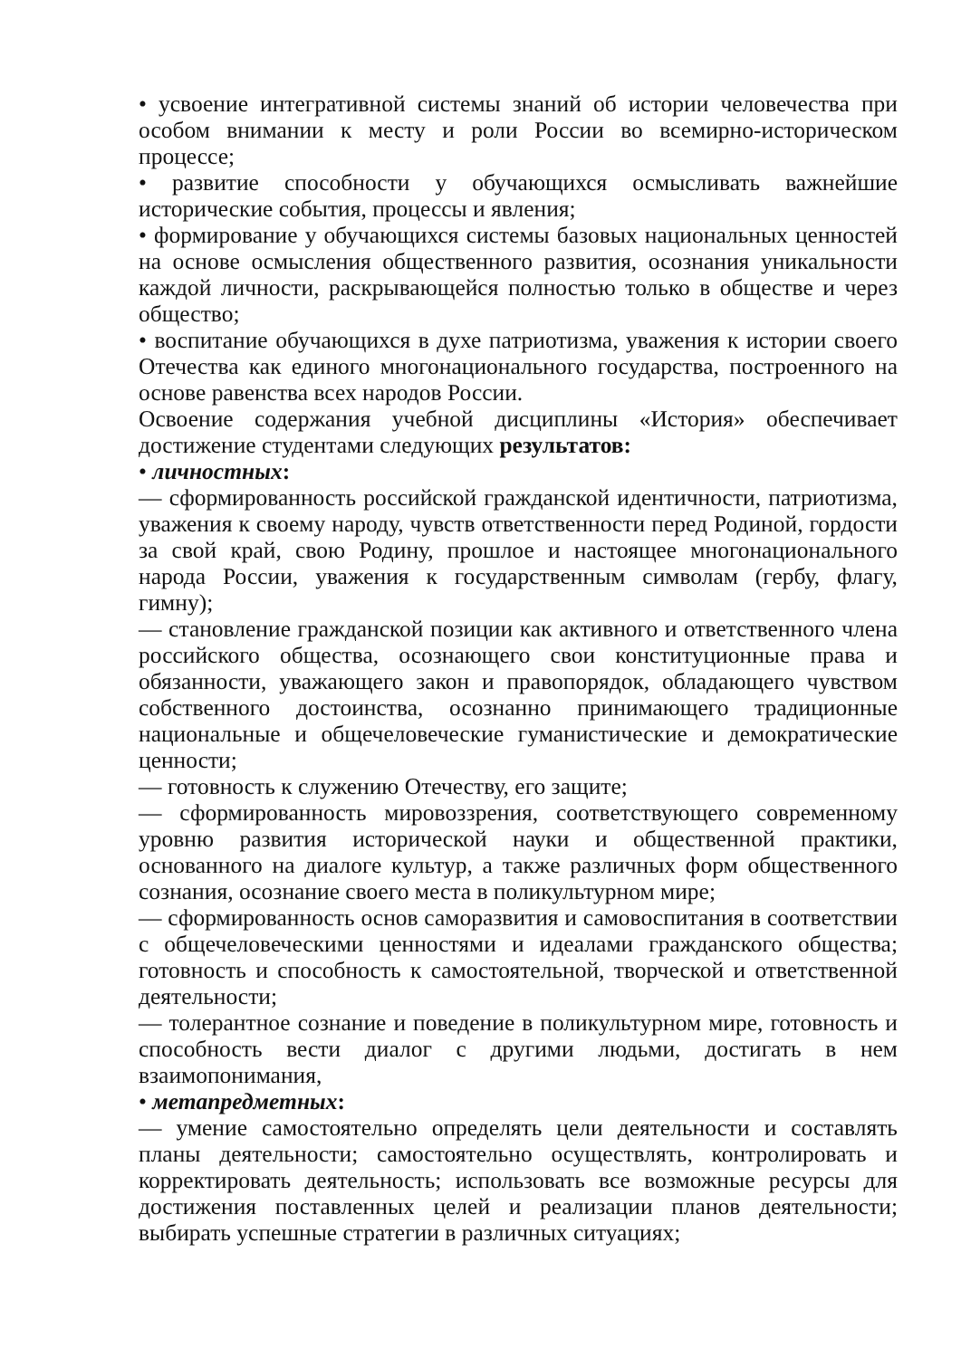• усвоение интегративной системы знаний об истории человечества при особом внимании к месту и роли России во всемирно-историческом процессе;
• развитие способности у обучающихся осмысливать важнейшие исторические события, процессы и явления;
• формирование у обучающихся системы базовых национальных ценностей на основе осмысления общественного развития, осознания уникальности каждой личности, раскрывающейся полностью только в обществе и через общество;
• воспитание обучающихся в духе патриотизма, уважения к истории своего Отечества как единого многонационального государства, построенного на основе равенства всех народов России.
Освоение содержания учебной дисциплины «История» обеспечивает достижение студентами следующих результатов:
• личностных:
— сформированность российской гражданской идентичности, патриотизма, уважения к своему народу, чувств ответственности перед Родиной, гордости за свой край, свою Родину, прошлое и настоящее многонационального народа России, уважения к государственным символам (гербу, флагу, гимну);
— становление гражданской позиции как активного и ответственного члена российского общества, осознающего свои конституционные права и обязанности, уважающего закон и правопорядок, обладающего чувством собственного достоинства, осознанно принимающего традиционные национальные и общечеловеческие гуманистические и демократические ценности;
— готовность к служению Отечеству, его защите;
— сформированность мировоззрения, соответствующего современному уровню развития исторической науки и общественной практики, основанного на диалоге культур, а также различных форм общественного сознания, осознание своего места в поликультурном мире;
— сформированность основ саморазвития и самовоспитания в соответствии с общечеловеческими ценностями и идеалами гражданского общества; готовность и способность к самостоятельной, творческой и ответственной деятельности;
— толерантное сознание и поведение в поликультурном мире, готовность и способность вести диалог с другими людьми, достигать в нем взаимопонимания,
• метапредметных:
— умение самостоятельно определять цели деятельности и составлять планы деятельности; самостоятельно осуществлять, контролировать и корректировать деятельность; использовать все возможные ресурсы для достижения поставленных целей и реализации планов деятельности; выбирать успешные стратегии в различных ситуациях;